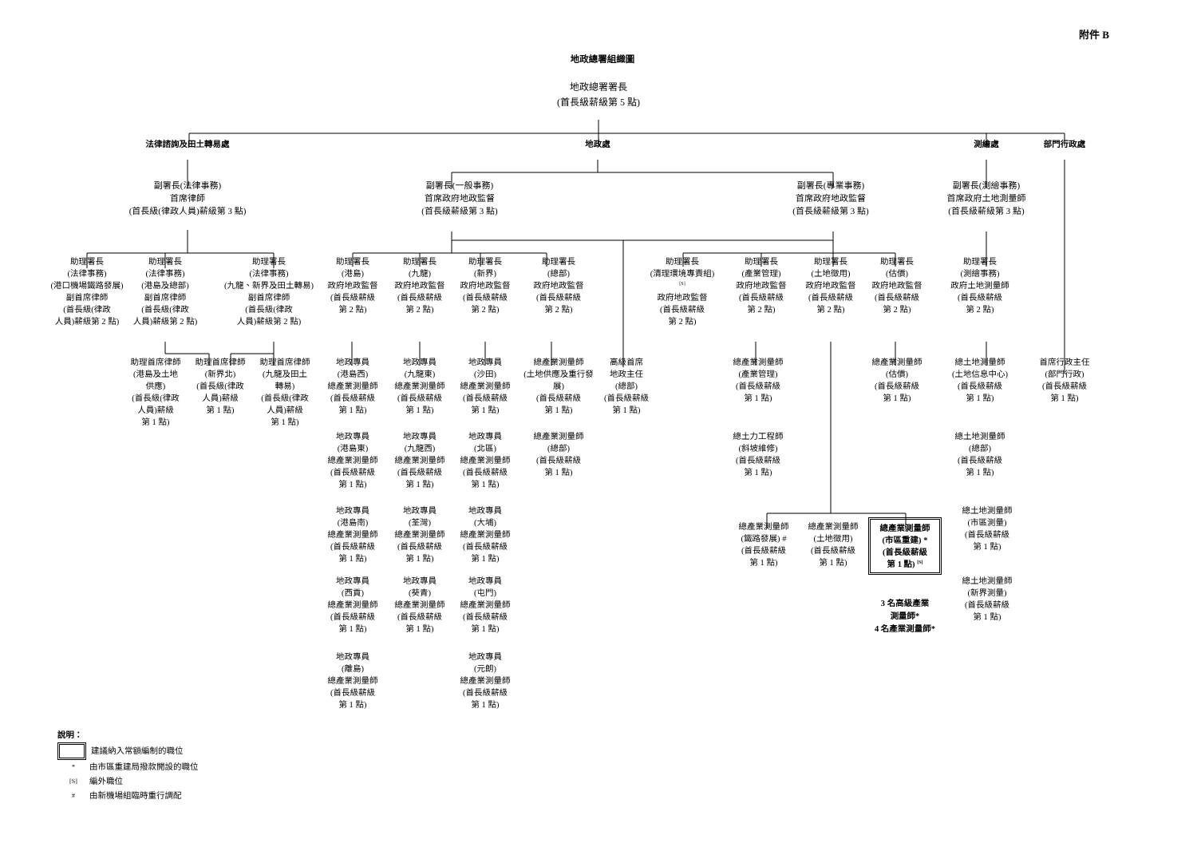附件 B
地政總署組織圖
地政總署署長
(首長級薪級第 5 點)
法律諮詢及田土轉易處 地政處 測繪處 部門行政處
副署長(法律事務)
首席律師
(首長級(律政人員)薪級第 3 點)
副署長(一般事務)
首席政府地政監督
(首長級薪級第 3 點)
副署長(專業事務)
首席政府地政監督
(首長級薪級第 3 點)
副署長(測繪事務)
首席政府土地測量師
(首長級薪級第 3 點)
助理署長
(法律事務)
(港口機場鐵路發展)
副首席律師
(首長級(律政
人員)薪級第 2 點)
助理署長
(法律事務)
(港島及總部)
副首席律師
(首長級(律政
人員)薪級第 2 點)
助理署長
(法律事務)
(九龍、新界及田土轉易)
副首席律師
(首長級(律政
人員)薪級第 2 點)
助理署長
(港島)
政府地政監督
(首長級薪級
第 2 點)
助理署長
(九龍)
政府地政監督
(首長級薪級
第 2 點)
助理署長
(新界)
政府地政監督
(首長級薪級
第 2 點)
助理署長
(總部)
政府地政監督
(首長級薪級
第 2 點)
助理署長
(清理環境專責組)<sup>[S]</sup>
政府地政監督
(首長級薪級
第 2 點)
助理署長
(產業管理)
政府地政監督
(首長級薪級
第 2 點)
助理署長
(土地徵用)
政府地政監督
(首長級薪級
第 2 點)
助理署長
(估價)
政府地政監督
(首長級薪級
第 2 點)
助理署長
(測繪事務)
政府土地測量師
(首長級薪級
第 2 點)
助理首席律師
(港島及土地
供應)
(首長級(律政
人員)薪級
第 1 點)
助理首席律師
(新界北)
(首長級(律政
人員)薪級
第 1 點)
助理首席律師
(九龍及田土
轉易)
(首長級(律政
人員)薪級
第 1 點)
地政專員
(港島西)
總產業測量師
(首長級薪級
第 1 點)
地政專員
(九龍東)
總產業測量師
(首長級薪級
第 1 點)
地政專員
(沙田)
總產業測量師
(首長級薪級
第 1 點)
總產業測量師
(土地供應及重行發展)
(首長級薪級
第 1 點)
高級首席
地政主任
(總部)
(首長級薪級
第 1 點)
總產業測量師
(產業管理)
(首長級薪級
第 1 點)
總產業測量師
(估價)
(首長級薪級
第 1 點)
總土地測量師
(土地信息中心)
(首長級薪級
第 1 點)
首席行政主任
(部門行政)
(首長級薪級
第 1 點)
地政專員
(港島東)
總產業測量師
(首長級薪級
第 1 點)
地政專員
(九龍西)
總產業測量師
(首長級薪級
第 1 點)
地政專員
(北區)
總產業測量師
(首長級薪級
第 1 點)
總產業測量師
(總部)
(首長級薪級
第 1 點)
總土力工程師
(斜坡維修)
(首長級薪級
第 1 點)
總土地測量師
(總部)
(首長級薪級
第 1 點)
地政專員
(港島南)
總產業測量師
(首長級薪級
第 1 點)
地政專員
(荃灣)
總產業測量師
(首長級薪級
第 1 點)
地政專員
(大埔)
總產業測量師
(首長級薪級
第 1 點)
總產業測量師
(鐵路發展) #
(首長級薪級
第 1 點)
總產業測量師
(土地徵用)
(首長級薪級
第 1 點)
總產業測量師
(市區重建) *
(首長級薪級
第 1 點) <sup>[S]</sup>
總土地測量師
(市區測量)
(首長級薪級
第 1 點)
地政專員
(西貢)
總產業測量師
(首長級薪級
第 1 點)
地政專員
(葵青)
總產業測量師
(首長級薪級
第 1 點)
地政專員
(屯門)
總產業測量師
(首長級薪級
第 1 點)
3 名高級產業
測量師*
4 名產業測量師*
總土地測量師
(新界測量)
(首長級薪級
第 1 點)
地政專員
(離島)
總產業測量師
(首長級薪級
第 1 點)
地政專員
(元朗)
總產業測量師
(首長級薪級
第 1 點)
說明：
建議納入常額編制的職位
* 由市區重建局撥款開設的職位
[S] 編外職位
# 由新機場組臨時重行調配